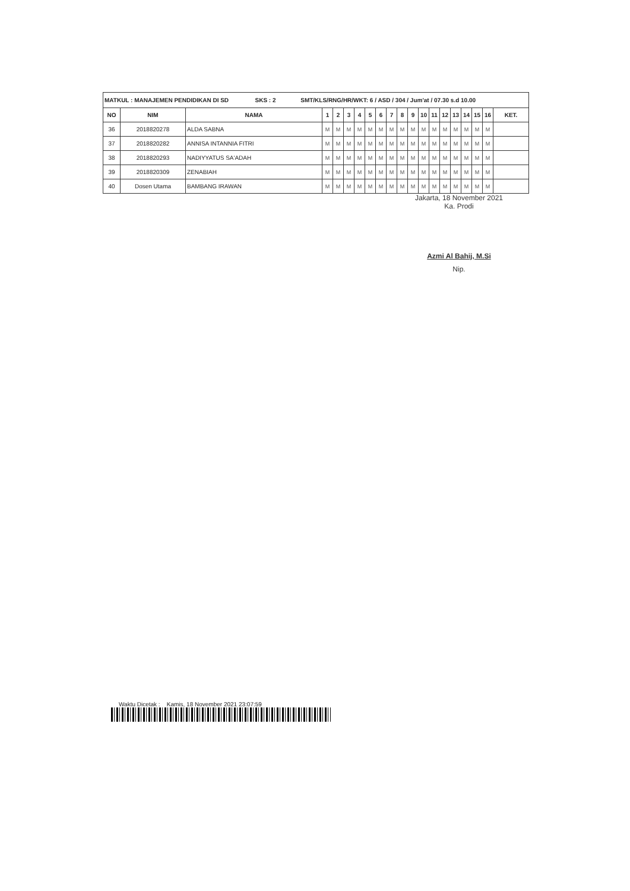| MATKUL : MANAJEMEN PENDIDIKAN DI SD SKS : 2 SMT/KLS/RNG/HR/WKT: 6 / ASD / 304 / Jum'at / 07.30 s.d 10.00 | | | | | | | | | | | | | | | | | | | |
| NO | NIM | NAMA | 1 | 2 | 3 | 4 | 5 | 6 | 7 | 8 | 9 | 10 | 11 | 12 | 13 | 14 | 15 | 16 | KET. |
| 36 | 2018820278 | ALDA SABNA | M | M | M | M | M | M | M | M | M | M | M | M | M | M | M | M | |
| 37 | 2018820282 | ANNISA INTANNIA FITRI | M | M | M | M | M | M | M | M | M | M | M | M | M | M | M | M | |
| 38 | 2018820293 | NADIYYATUS SA'ADAH | M | M | M | M | M | M | M | M | M | M | M | M | M | M | M | M | |
| 39 | 2018820309 | ZENABIAH | M | M | M | M | M | M | M | M | M | M | M | M | M | M | M | M | |
| 40 | Dosen Utama | BAMBANG IRAWAN | M | M | M | M | M | M | M | M | M | M | M | M | M | M | M | M | |
Jakarta, 18 November 2021
Ka. Prodi
Azmi Al Bahij, M.Si
Nip.
Waktu Dicetak : Kamis, 18 November 2021 23:07:59